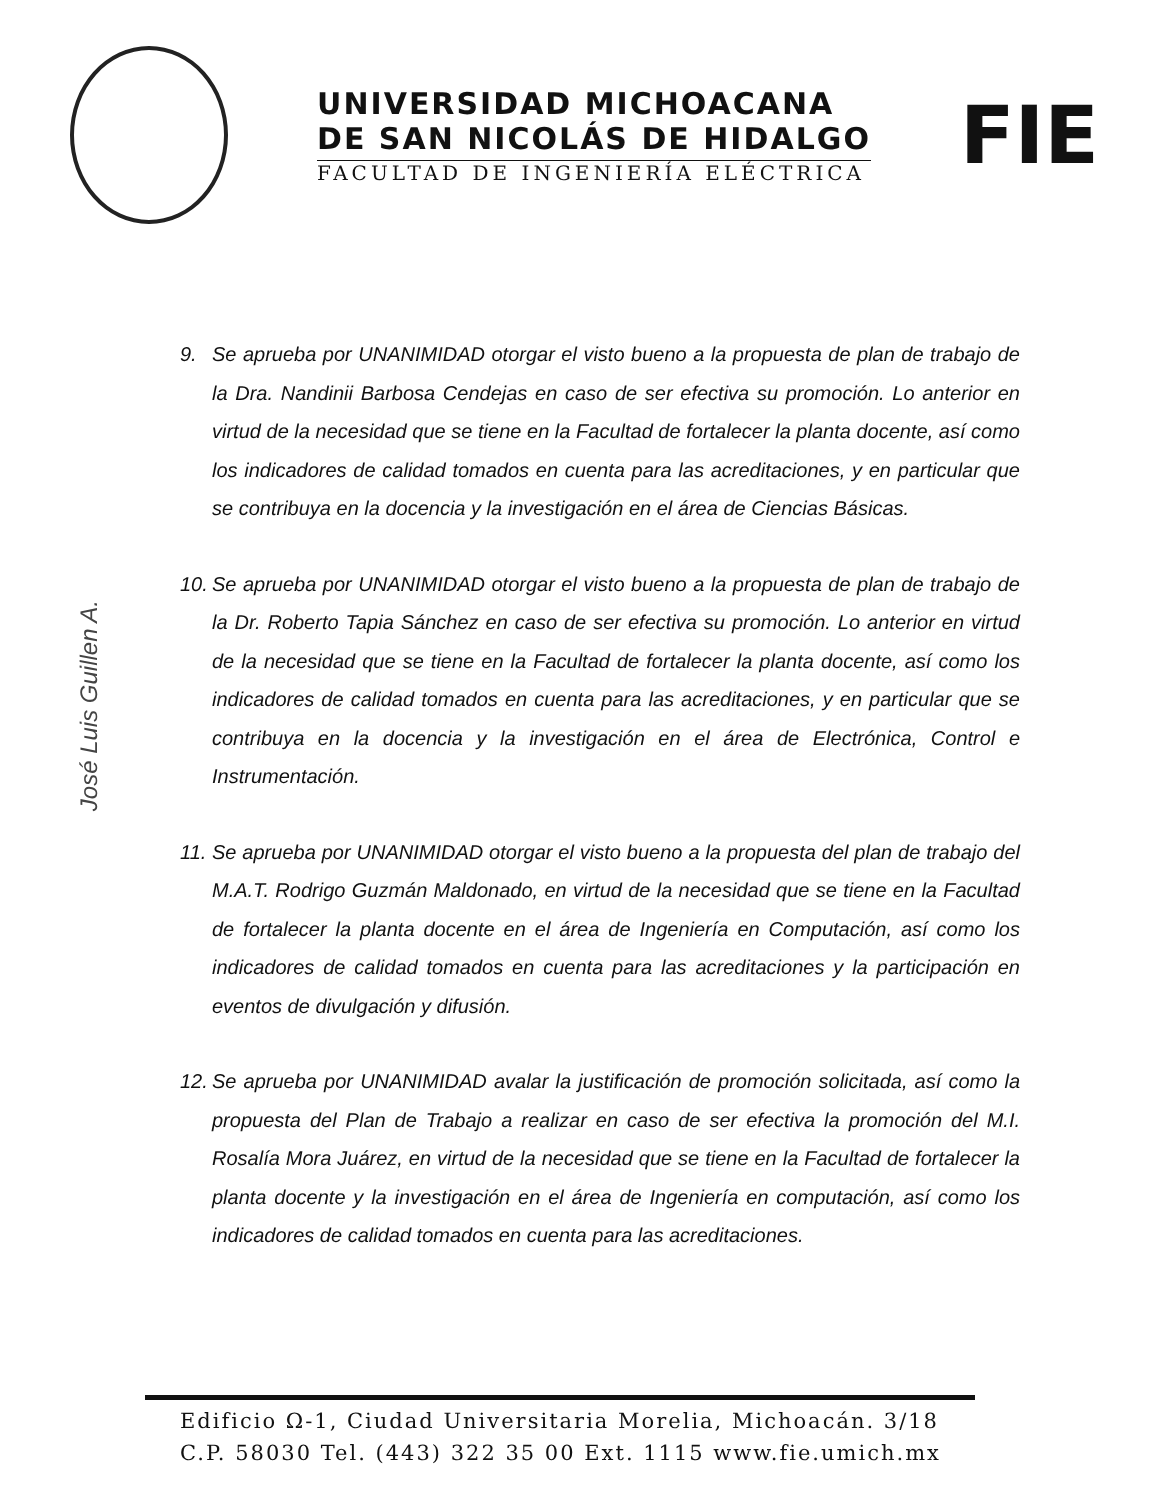UNIVERSIDAD MICHOACANA
DE SAN NICOLÁS DE HIDALGO
FACULTAD DE INGENIERÍA ELÉCTRICA
FIE
9. Se aprueba por UNANIMIDAD otorgar el visto bueno a la propuesta de plan de trabajo de la Dra. Nandinii Barbosa Cendejas en caso de ser efectiva su promoción. Lo anterior en virtud de la necesidad que se tiene en la Facultad de fortalecer la planta docente, así como los indicadores de calidad tomados en cuenta para las acreditaciones, y en particular que se contribuya en la docencia y la investigación en el área de Ciencias Básicas.
10. Se aprueba por UNANIMIDAD otorgar el visto bueno a la propuesta de plan de trabajo de la Dr. Roberto Tapia Sánchez en caso de ser efectiva su promoción. Lo anterior en virtud de la necesidad que se tiene en la Facultad de fortalecer la planta docente, así como los indicadores de calidad tomados en cuenta para las acreditaciones, y en particular que se contribuya en la docencia y la investigación en el área de Electrónica, Control e Instrumentación.
11. Se aprueba por UNANIMIDAD otorgar el visto bueno a la propuesta del plan de trabajo del M.A.T. Rodrigo Guzmán Maldonado, en virtud de la necesidad que se tiene en la Facultad de fortalecer la planta docente en el área de Ingeniería en Computación, así como los indicadores de calidad tomados en cuenta para las acreditaciones y la participación en eventos de divulgación y difusión.
12. Se aprueba por UNANIMIDAD avalar la justificación de promoción solicitada, así como la propuesta del Plan de Trabajo a realizar en caso de ser efectiva la promoción del M.I. Rosalía Mora Juárez, en virtud de la necesidad que se tiene en la Facultad de fortalecer la planta docente y la investigación en el área de Ingeniería en computación, así como los indicadores de calidad tomados en cuenta para las acreditaciones.
José Luis Guillen A.
Edificio Ω-1, Ciudad Universitaria Morelia, Michoacán. 3/18
C.P. 58030 Tel. (443) 322 35 00 Ext. 1115 www.fie.umich.mx